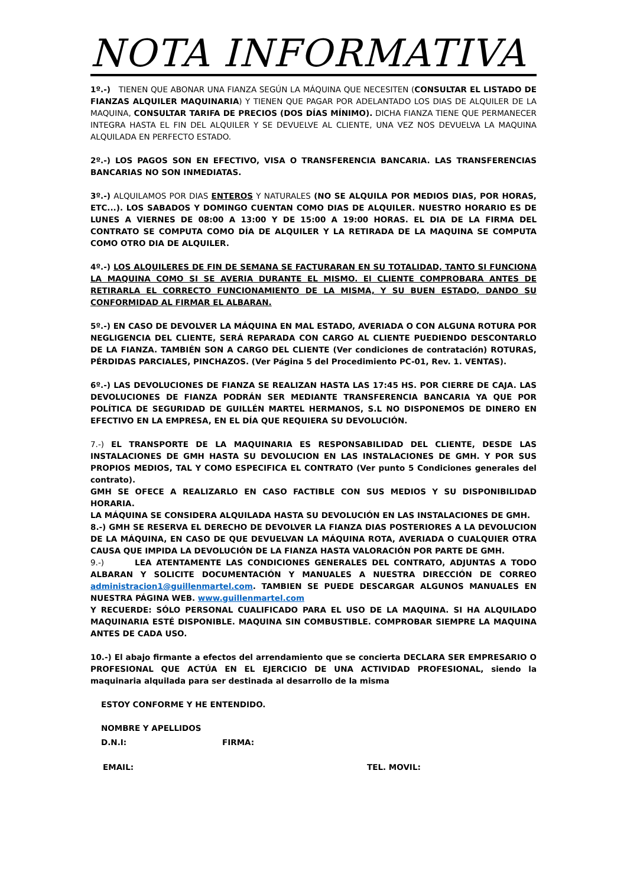NOTA INFORMATIVA
1º.-) TIENEN QUE ABONAR UNA FIANZA SEGÚN LA MÁQUINA QUE NECESITEN (CONSULTAR EL LISTADO DE FIANZAS ALQUILER MAQUINARIA) Y TIENEN QUE PAGAR POR ADELANTADO LOS DIAS DE ALQUILER DE LA MAQUINA, CONSULTAR TARIFA DE PRECIOS (DOS DÍAS MÍNIMO). DICHA FIANZA TIENE QUE PERMANECER INTEGRA HASTA EL FIN DEL ALQUILER Y SE DEVUELVE AL CLIENTE, UNA VEZ NOS DEVUELVA LA MAQUINA ALQUILADA EN PERFECTO ESTADO.
2º.-) LOS PAGOS SON EN EFECTIVO, VISA O TRANSFERENCIA BANCARIA. LAS TRANSFERENCIAS BANCARIAS NO SON INMEDIATAS.
3º.-) ALQUILAMOS POR DIAS ENTEROS Y NATURALES (NO SE ALQUILA POR MEDIOS DIAS, POR HORAS, ETC...). LOS SABADOS Y DOMINGO CUENTAN COMO DIAS DE ALQUILER. NUESTRO HORARIO ES DE LUNES A VIERNES DE 08:00 A 13:00 Y DE 15:00 A 19:00 HORAS. EL DIA DE LA FIRMA DEL CONTRATO SE COMPUTA COMO DÍA DE ALQUILER Y LA RETIRADA DE LA MAQUINA SE COMPUTA COMO OTRO DIA DE ALQUILER.
4º.-) LOS ALQUILERES DE FIN DE SEMANA SE FACTURARAN EN SU TOTALIDAD, TANTO SI FUNCIONA LA MAQUINA COMO SI SE AVERIA DURANTE EL MISMO. El CLIENTE COMPROBARA ANTES DE RETIRARLA EL CORRECTO FUNCIONAMIENTO DE LA MISMA, Y SU BUEN ESTADO, DANDO SU CONFORMIDAD AL FIRMAR EL ALBARAN.
5º.-) EN CASO DE DEVOLVER LA MÁQUINA EN MAL ESTADO, AVERIADA O CON ALGUNA ROTURA POR NEGLIGENCIA DEL CLIENTE, SERÁ REPARADA CON CARGO AL CLIENTE PUEDIENDO DESCONTARLO DE LA FIANZA. TAMBIÉN SON A CARGO DEL CLIENTE (Ver condiciones de contratación) ROTURAS, PÉRDIDAS PARCIALES, PINCHAZOS. (Ver Página 5 del Procedimiento PC-01, Rev. 1. VENTAS).
6º.-) LAS DEVOLUCIONES DE FIANZA SE REALIZAN HASTA LAS 17:45 HS. POR CIERRE DE CAJA. LAS DEVOLUCIONES DE FIANZA PODRÁN SER MEDIANTE TRANSFERENCIA BANCARIA YA QUE POR POLÍTICA DE SEGURIDAD DE GUILLÉN MARTEL HERMANOS, S.L NO DISPONEMOS DE DINERO EN EFECTIVO EN LA EMPRESA, EN EL DÍA QUE REQUIERA SU DEVOLUCIÓN.
7.-) EL TRANSPORTE DE LA MAQUINARIA ES RESPONSABILIDAD DEL CLIENTE, DESDE LAS INSTALACIONES DE GMH HASTA SU DEVOLUCION EN LAS INSTALACIONES DE GMH. Y POR SUS PROPIOS MEDIOS, TAL Y COMO ESPECIFICA EL CONTRATO (Ver punto 5 Condiciones generales del contrato).
GMH SE OFECE A REALIZARLO EN CASO FACTIBLE CON SUS MEDIOS Y SU DISPONIBILIDAD HORARIA.
LA MÁQUINA SE CONSIDERA ALQUILADA HASTA SU DEVOLUCIÓN EN LAS INSTALACIONES DE GMH.
8.-) GMH SE RESERVA EL DERECHO DE DEVOLVER LA FIANZA DIAS POSTERIORES A LA DEVOLUCION DE LA MÁQUINA, EN CASO DE QUE DEVUELVAN LA MÁQUINA ROTA, AVERIADA O CUALQUIER OTRA CAUSA QUE IMPIDA LA DEVOLUCIÓN DE LA FIANZA HASTA VALORACIÓN POR PARTE DE GMH.
9.-) LEA ATENTAMENTE LAS CONDICIONES GENERALES DEL CONTRATO, ADJUNTAS A TODO ALBARAN Y SOLICITE DOCUMENTACIÓN Y MANUALES A NUESTRA DIRECCIÓN DE CORREO administracion1@guillenmartel.com. TAMBIEN SE PUEDE DESCARGAR ALGUNOS MANUALES EN NUESTRA PÁGINA WEB. www.guillenmartel.com
Y RECUERDE: SÓLO PERSONAL CUALIFICADO PARA EL USO DE LA MAQUINA. SI HA ALQUILADO MAQUINARIA ESTÉ DISPONIBLE. MAQUINA SIN COMBUSTIBLE. COMPROBAR SIEMPRE LA MAQUINA ANTES DE CADA USO.
10.-) El abajo firmante a efectos del arrendamiento que se concierta DECLARA SER EMPRESARIO O PROFESIONAL QUE ACTÚA EN EL EJERCICIO DE UNA ACTIVIDAD PROFESIONAL, siendo la maquinaria alquilada para ser destinada al desarrollo de la misma
ESTOY CONFORME Y HE ENTENDIDO.
NOMBRE Y APELLIDOS
D.N.I: FIRMA:
EMAIL: TEL. MOVIL: